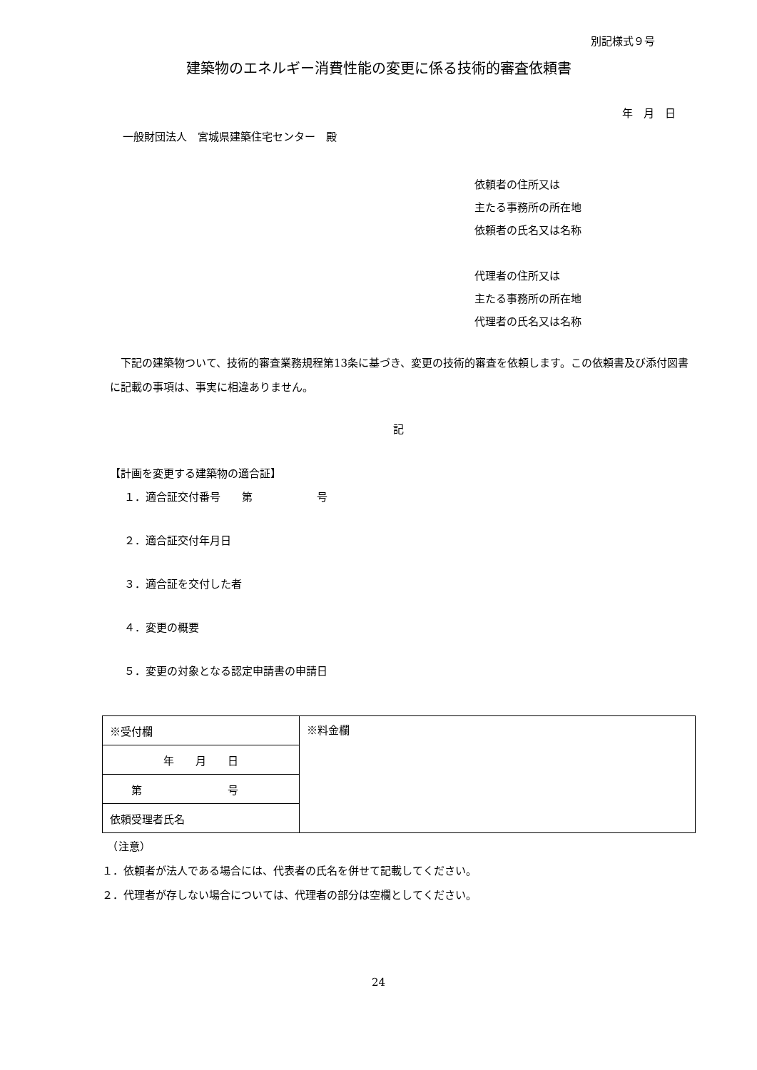別記様式９号
建築物のエネルギー消費性能の変更に係る技術的審査依頼書
年　月　日
一般財団法人　宮城県建築住宅センター　殿
依頼者の住所又は
主たる事務所の所在地
依頼者の氏名又は名称
代理者の住所又は
主たる事務所の所在地
代理者の氏名又は名称
　下記の建築物ついて、技術的審査業務規程第13条に基づき、変更の技術的審査を依頼します。この依頼書及び添付図書に記載の事項は、事実に相違ありません。
記
【計画を変更する建築物の適合証】
１．適合証交付番号　　第　　　　　　号
２．適合証交付年月日
３．適合証を交付した者
４．変更の概要
５．変更の対象となる認定申請書の申請日
| ※受付欄 | ※料金欄 |
| 年 月 日 | |
| 第 号 | |
| 依頼受理者氏名 | |
　（注意）
１．依頼者が法人である場合には、代表者の氏名を併せて記載してください。
２．代理者が存しない場合については、代理者の部分は空欄としてください。
24